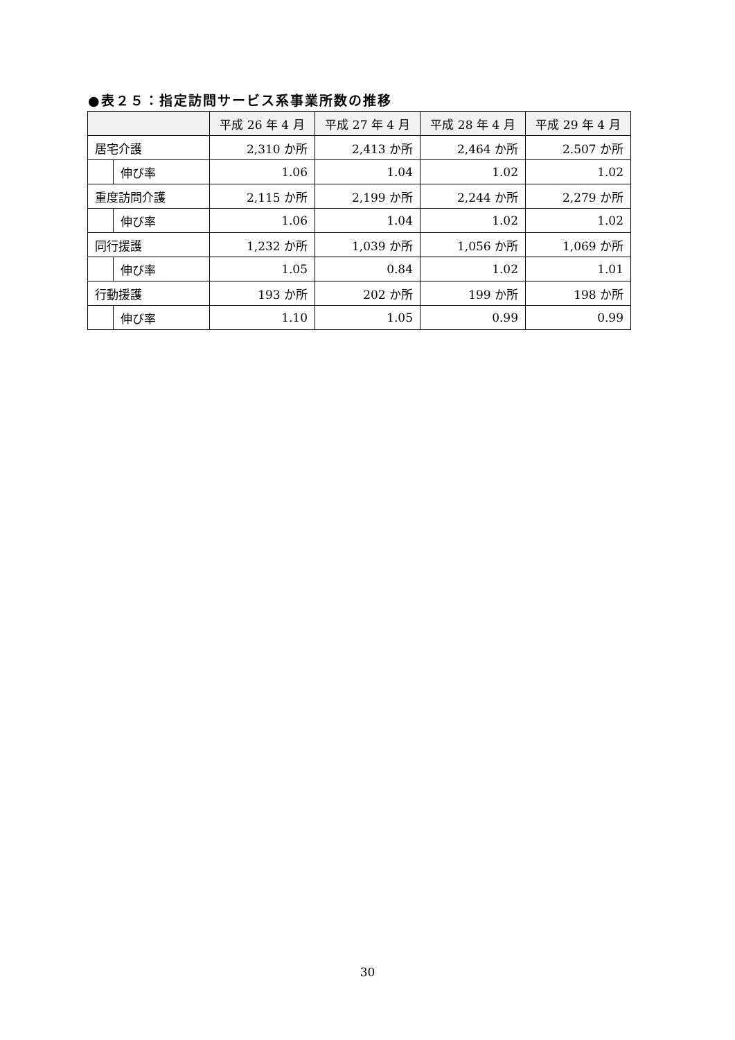●表２５：指定訪問サービス系事業所数の推移
| | | 平成 26 年 4 月 | 平成 27 年 4 月 | 平成 28 年 4 月 | 平成 29 年 4 月 |
| --- | --- | --- | --- | --- | --- |
| 居宅介護 | | 2,310 か所 | 2,413 か所 | 2,464 か所 | 2.507 か所 |
| | 伸び率 | 1.06 | 1.04 | 1.02 | 1.02 |
| 重度訪問介護 | | 2,115 か所 | 2,199 か所 | 2,244 か所 | 2,279 か所 |
| | 伸び率 | 1.06 | 1.04 | 1.02 | 1.02 |
| 同行援護 | | 1,232 か所 | 1,039 か所 | 1,056 か所 | 1,069 か所 |
| | 伸び率 | 1.05 | 0.84 | 1.02 | 1.01 |
| 行動援護 | | 193 か所 | 202 か所 | 199 か所 | 198 か所 |
| | 伸び率 | 1.10 | 1.05 | 0.99 | 0.99 |
30